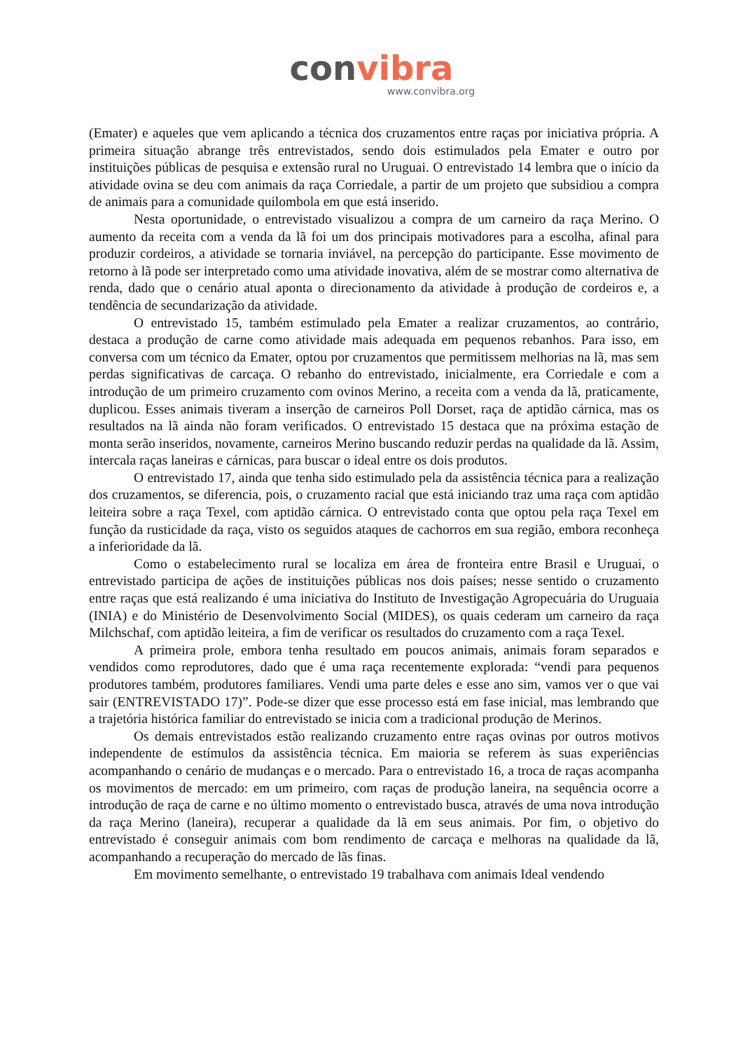convibra
www.convibra.org
(Emater) e aqueles que vem aplicando a técnica dos cruzamentos entre raças por iniciativa própria. A primeira situação abrange três entrevistados, sendo dois estimulados pela Emater e outro por instituições públicas de pesquisa e extensão rural no Uruguai. O entrevistado 14 lembra que o início da atividade ovina se deu com animais da raça Corriedale, a partir de um projeto que subsidiou a compra de animais para a comunidade quilombola em que está inserido.
Nesta oportunidade, o entrevistado visualizou a compra de um carneiro da raça Merino. O aumento da receita com a venda da lã foi um dos principais motivadores para a escolha, afinal para produzir cordeiros, a atividade se tornaria inviável, na percepção do participante. Esse movimento de retorno à lã pode ser interpretado como uma atividade inovativa, além de se mostrar como alternativa de renda, dado que o cenário atual aponta o direcionamento da atividade à produção de cordeiros e, a tendência de secundarização da atividade.
O entrevistado 15, também estimulado pela Emater a realizar cruzamentos, ao contrário, destaca a produção de carne como atividade mais adequada em pequenos rebanhos. Para isso, em conversa com um técnico da Emater, optou por cruzamentos que permitissem melhorias na lã, mas sem perdas significativas de carcaça. O rebanho do entrevistado, inicialmente, era Corriedale e com a introdução de um primeiro cruzamento com ovinos Merino, a receita com a venda da lã, praticamente, duplicou. Esses animais tiveram a inserção de carneiros Poll Dorset, raça de aptidão cárnica, mas os resultados na lã ainda não foram verificados. O entrevistado 15 destaca que na próxima estação de monta serão inseridos, novamente, carneiros Merino buscando reduzir perdas na qualidade da lã. Assim, intercala raças laneiras e cárnicas, para buscar o ideal entre os dois produtos.
O entrevistado 17, ainda que tenha sido estimulado pela da assistência técnica para a realização dos cruzamentos, se diferencia, pois, o cruzamento racial que está iniciando traz uma raça com aptidão leiteira sobre a raça Texel, com aptidão cárnica. O entrevistado conta que optou pela raça Texel em função da rusticidade da raça, visto os seguidos ataques de cachorros em sua região, embora reconheça a inferioridade da lã.
Como o estabelecimento rural se localiza em área de fronteira entre Brasil e Uruguai, o entrevistado participa de ações de instituições públicas nos dois países; nesse sentido o cruzamento entre raças que está realizando é uma iniciativa do Instituto de Investigação Agropecuária do Uruguaia (INIA) e do Ministério de Desenvolvimento Social (MIDES), os quais cederam um carneiro da raça Milchschaf, com aptidão leiteira, a fim de verificar os resultados do cruzamento com a raça Texel.
A primeira prole, embora tenha resultado em poucos animais, animais foram separados e vendidos como reprodutores, dado que é uma raça recentemente explorada: “vendi para pequenos produtores também, produtores familiares. Vendi uma parte deles e esse ano sim, vamos ver o que vai sair (ENTREVISTADO 17)”. Pode-se dizer que esse processo está em fase inicial, mas lembrando que a trajetória histórica familiar do entrevistado se inicia com a tradicional produção de Merinos.
Os demais entrevistados estão realizando cruzamento entre raças ovinas por outros motivos independente de estímulos da assistência técnica. Em maioria se referem às suas experiências acompanhando o cenário de mudanças e o mercado. Para o entrevistado 16, a troca de raças acompanha os movimentos de mercado: em um primeiro, com raças de produção laneira, na sequência ocorre a introdução de raça de carne e no último momento o entrevistado busca, através de uma nova introdução da raça Merino (laneira), recuperar a qualidade da lã em seus animais. Por fim, o objetivo do entrevistado é conseguir animais com bom rendimento de carcaça e melhoras na qualidade da lã, acompanhando a recuperação do mercado de lãs finas.
Em movimento semelhante, o entrevistado 19 trabalhava com animais Ideal vendendo